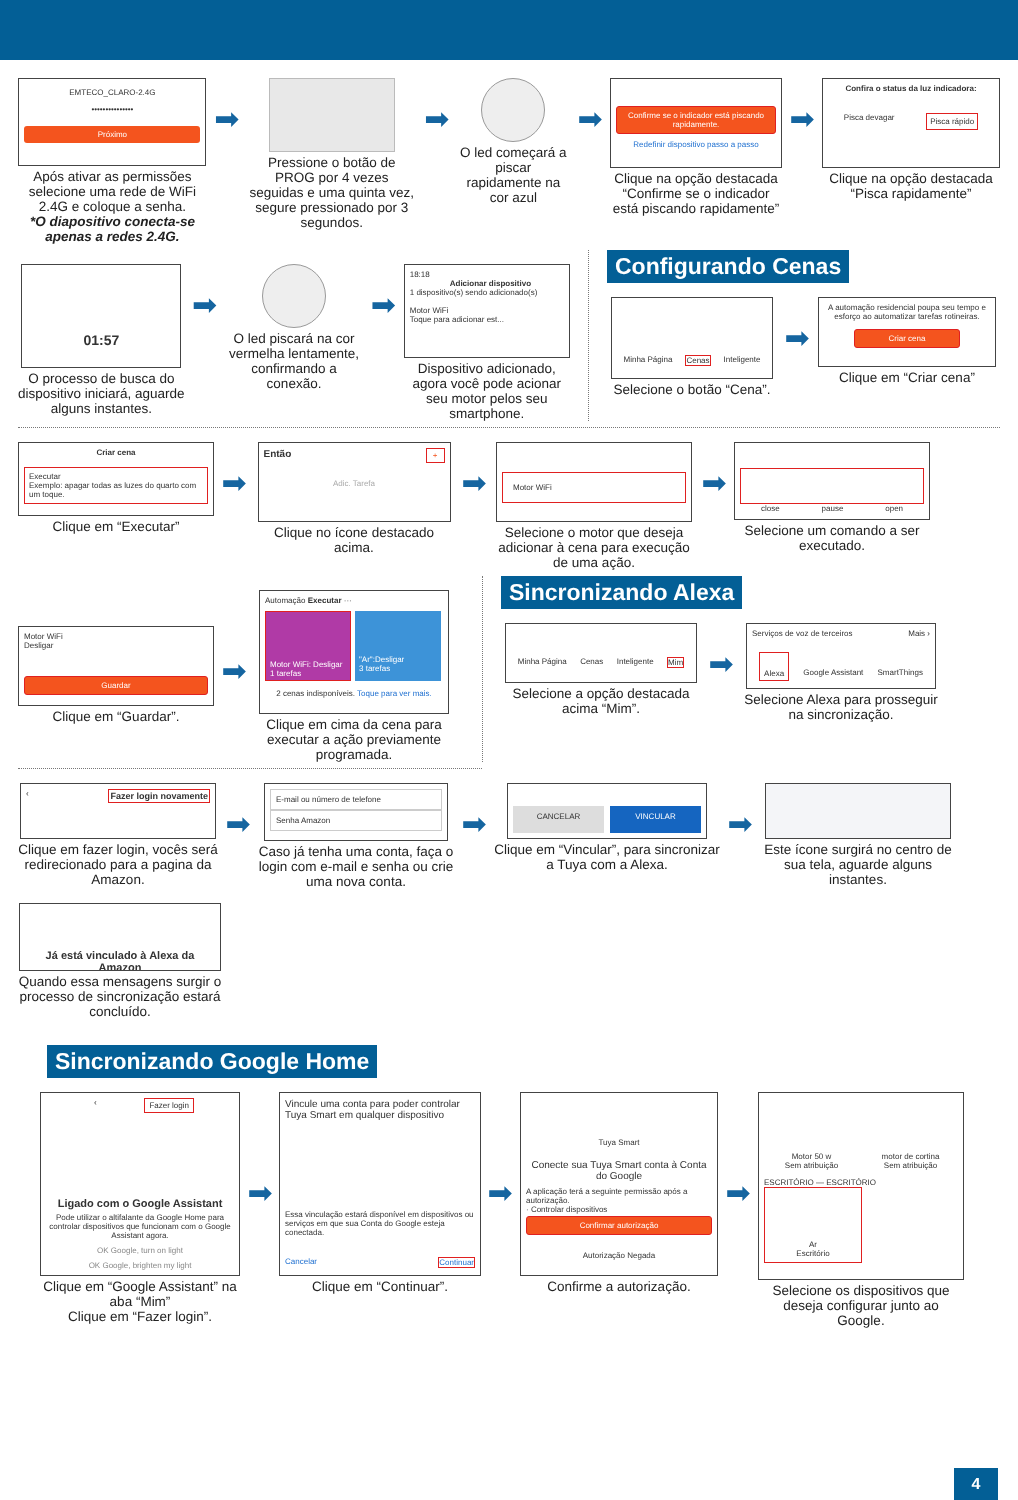EMTECO_CLARO-2.4G
•••••••••••••••
Próximo
Após ativar as permissões selecione uma rede de WiFi 2.4G e coloque a senha.
*O diapositivo conecta-se apenas a redes 2.4G.
➡
Pressione o botão de PROG por 4 vezes seguidas e uma quinta vez, segure pressionado por 3 segundos.
➡
O led começará a piscar rapidamente na cor azul
➡
Confirme se o indicador está piscando rapidamente.
Redefinir dispositivo passo a passo
Clique na opção destacada “Confirme se o indicador está piscando rapidamente”
➡
Confira o status da luz indicadora:
Pisca devagar Pisca rápido
Clique na opção destacada “Pisca rapidamente”
01:57
O processo de busca do dispositivo iniciará, aguarde alguns instantes.
➡
O led piscará na cor vermelha lentamente, confirmando a conexão.
➡
18:18
Adicionar dispositivo
1 dispositivo(s) sendo adicionado(s)
Motor WiFi
Toque para adicionar est...
Dispositivo adicionado, agora você pode acionar seu motor pelos seu smartphone.
Configurando Cenas
Minha Página Cenas Inteligente
Selecione o botão “Cena”.
➡
A automação residencial poupa seu tempo e esforço ao automatizar tarefas rotineiras.
Criar cena
Clique em “Criar cena”
Criar cena
Executar
Exemplo: apagar todas as luzes do quarto com um toque.
Clique em “Executar”
➡
Então +
Adic. Tarefa
Clique no ícone destacado acima.
➡
Motor WiFi
Selecione o motor que deseja adicionar à cena para execução de uma ação.
➡
close pause open
Selecione um comando a ser executado.
Motor WiFi
Desligar
Guardar
Clique em “Guardar”.
➡
Automação Executar ···
Motor WiFi: Desligar
1 tarefas
"Ar":Desligar
3 tarefas
2 cenas indisponíveis. Toque para ver mais.
Clique em cima da cena para executar a ação previamente programada.
Sincronizando Alexa
Minha Página Cenas Inteligente Mim
Selecione a opção destacada acima “Mim”.
➡
Serviços de voz de terceiros Mais ›
Alexa Google Assistant SmartThings
Selecione Alexa para prosseguir na sincronização.
‹ Fazer login novamente
Clique em fazer login, vocês será redirecionado para a pagina da Amazon.
➡
E-mail ou número de telefone
Senha Amazon
Caso já tenha uma conta, faça o login com e-mail e senha ou crie uma nova conta.
➡
CANCELAR VINCULAR
Clique em “Vincular”, para sincronizar a Tuya com a Alexa.
➡
Este ícone surgirá no centro de sua tela, aguarde alguns instantes.
Já está vinculado à Alexa da Amazon
Quando essa mensagens surgir o processo de sincronização estará concluído.
Sincronizando Google Home
‹ Fazer login
Ligado com o Google Assistant
Pode utilizar o altifalante da Google Home para controlar dispositivos que funcionam com o Google Assistant agora.
OK Google, turn on light
OK Google, brighten my light
Clique em “Google Assistant” na aba “Mim”
Clique em “Fazer login”.
➡
Vincule uma conta para poder controlar Tuya Smart em qualquer dispositivo
Essa vinculação estará disponível em dispositivos ou serviços em que sua Conta do Google esteja conectada.
Cancelar Continuar
Clique em “Continuar”.
➡
Tuya Smart
Conecte sua Tuya Smart conta à Conta do Google
A aplicação terá a seguinte permissão após a autorização.
· Controlar dispositivos
Confirmar autorização
Autorização Negada
Confirme a autorização.
➡
Motor 50 w
Sem atribuição
motor de cortina
Sem atribuição
ESCRITÓRIO — ESCRITÓRIO
Ar
Escritório
Selecione os dispositivos que deseja configurar junto ao Google.
4